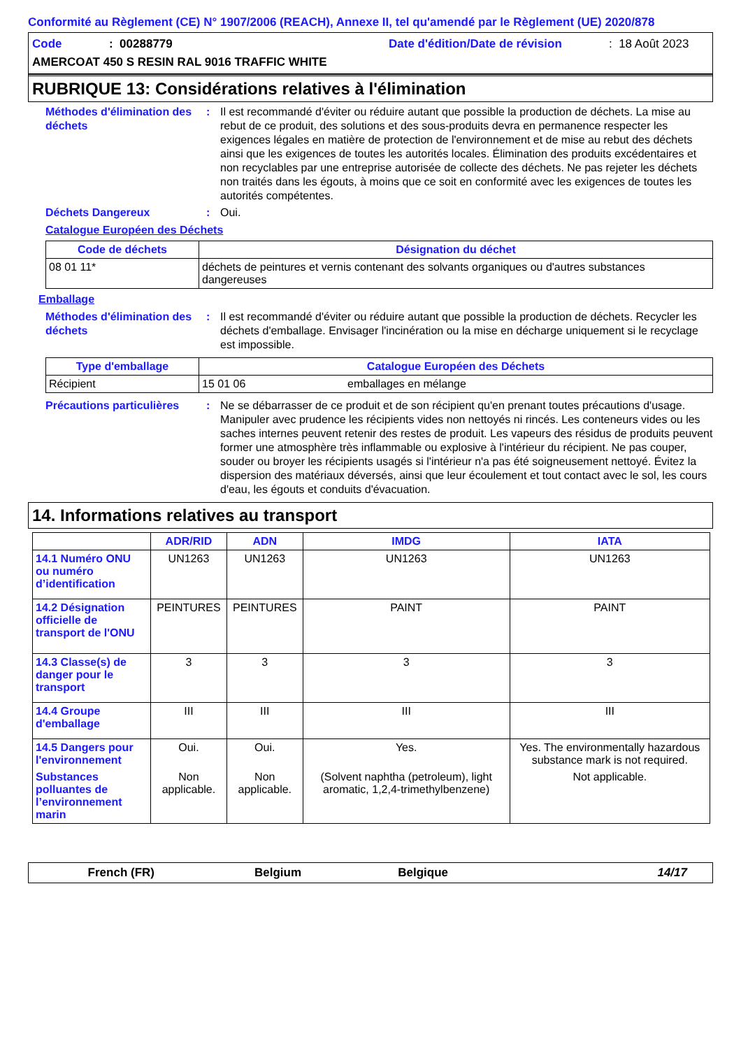Conformité au Règlement (CE) N° 1907/2006 (REACH), Annexe II, tel qu'amendé par le Règlement (UE) 2020/878
Code: 00288779 Date d'édition/Date de révision: 18 Août 2023
AMERCOAT 450 S RESIN RAL 9016 TRAFFIC WHITE
RUBRIQUE 13: Considérations relatives à l'élimination
Méthodes d'élimination des déchets
: Il est recommandé d'éviter ou réduire autant que possible la production de déchets. La mise au rebut de ce produit, des solutions et des sous-produits devra en permanence respecter les exigences légales en matière de protection de l'environnement et de mise au rebut des déchets ainsi que les exigences de toutes les autorités locales. Élimination des produits excédentaires et non recyclables par une entreprise autorisée de collecte des déchets. Ne pas rejeter les déchets non traités dans les égouts, à moins que ce soit en conformité avec les exigences de toutes les autorités compétentes.
Déchets Dangereux : Oui.
Catalogue Européen des Déchets
| Code de déchets | Désignation du déchet |
| --- | --- |
| 08 01 11* | déchets de peintures et vernis contenant des solvants organiques ou d'autres substances dangereuses |
Emballage
Méthodes d'élimination des déchets
: Il est recommandé d'éviter ou réduire autant que possible la production de déchets. Recycler les déchets d'emballage. Envisager l'incinération ou la mise en décharge uniquement si le recyclage est impossible.
| Type d'emballage | Catalogue Européen des Déchets | |
| --- | --- | --- |
| Récipient | 15 01 06 | emballages en mélange |
Précautions particulières
: Ne se débarrasser de ce produit et de son récipient qu'en prenant toutes précautions d'usage. Manipuler avec prudence les récipients vides non nettoyés ni rincés. Les conteneurs vides ou les saches internes peuvent retenir des restes de produit. Les vapeurs des résidus de produits peuvent former une atmosphère très inflammable ou explosive à l'intérieur du récipient. Ne pas couper, souder ou broyer les récipients usagés si l'intérieur n'a pas été soigneusement nettoyé. Évitez la dispersion des matériaux déversés, ainsi que leur écoulement et tout contact avec le sol, les cours d'eau, les égouts et conduits d'évacuation.
14. Informations relatives au transport
| | ADR/RID | ADN | IMDG | IATA |
| --- | --- | --- | --- | --- |
| 14.1 Numéro ONU ou numéro d’identification | UN1263 | UN1263 | UN1263 | UN1263 |
| 14.2 Désignation officielle de transport de l'ONU | PEINTURES | PEINTURES | PAINT | PAINT |
| 14.3 Classe(s) de danger pour le transport | 3 | 3 | 3 | 3 |
| 14.4 Groupe d'emballage | III | III | III | III |
| 14.5 Dangers pour l'environnement | Oui. | Oui. | Yes. | Yes. The environmentally hazardous substance mark is not required. |
| Substances polluantes de l’environnement marin | Non applicable. | Non applicable. | (Solvent naphtha (petroleum), light aromatic, 1,2,4-trimethylbenzene) | Not applicable. |
French (FR) Belgium Belgique 14/17